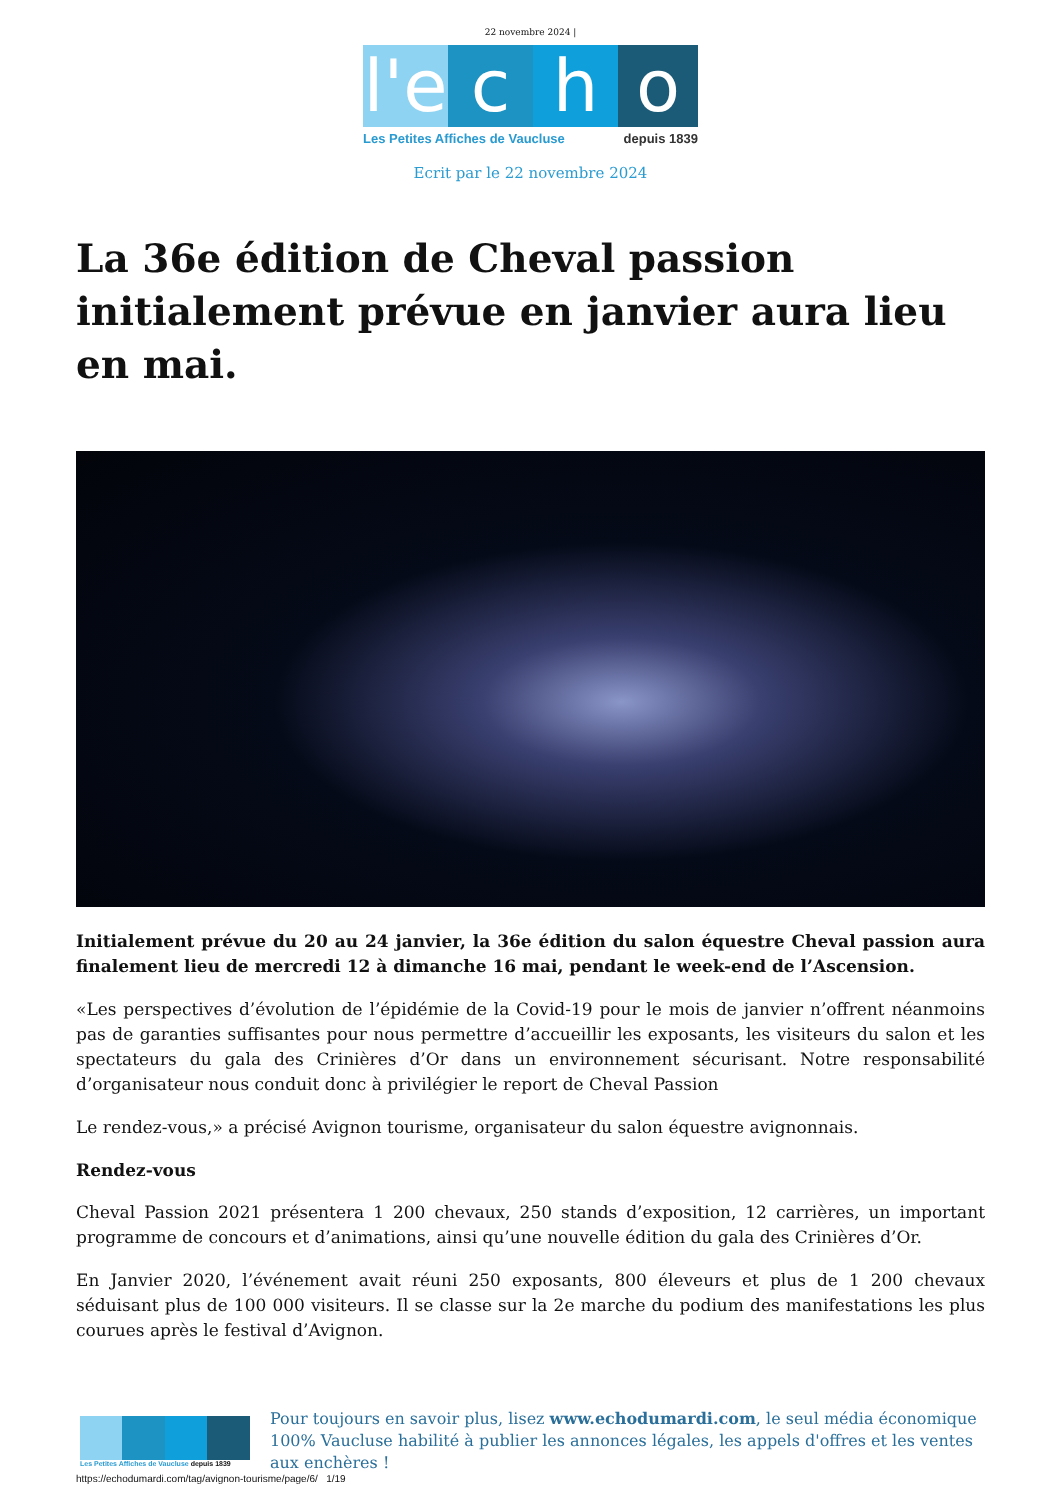22 novembre 2024 |
l'e
c h o
Les Petites Affiches de Vaucluse depuis 1839
Ecrit par le 22 novembre 2024
La 36e édition de Cheval passion initialement prévue en janvier aura lieu en mai.
Initialement prévue du 20 au 24 janvier, la 36e édition du salon équestre Cheval passion aura finalement lieu de mercredi 12 à dimanche 16 mai, pendant le week-end de l’Ascension.
«Les perspectives d’évolution de l’épidémie de la Covid-19 pour le mois de janvier n’offrent néanmoins pas de garanties suffisantes pour nous permettre d’accueillir les exposants, les visiteurs du salon et les spectateurs du gala des Crinières d’Or dans un environnement sécurisant. Notre responsabilité d’organisateur nous conduit donc à privilégier le report de Cheval Passion
Le rendez-vous,» a précisé Avignon tourisme, organisateur du salon équestre avignonnais.
Rendez-vous
Cheval Passion 2021 présentera 1 200 chevaux, 250 stands d’exposition, 12 carrières, un important programme de concours et d’animations, ainsi qu’une nouvelle édition du gala des Crinières d’Or.
En Janvier 2020, l’événement avait réuni 250 exposants, 800 éleveurs et plus de 1 200 chevaux séduisant plus de 100 000 visiteurs. Il se classe sur la 2e marche du podium des manifestations les plus courues après le festival d’Avignon.
Les Petites Affiches de Vaucluse depuis 1839
Pour toujours en savoir plus, lisez www.echodumardi.com, le seul média économique 100% Vaucluse habilité à publier les annonces légales, les appels d'offres et les ventes aux enchères !
https://echodumardi.com/tag/avignon-tourisme/page/6/ 1/19